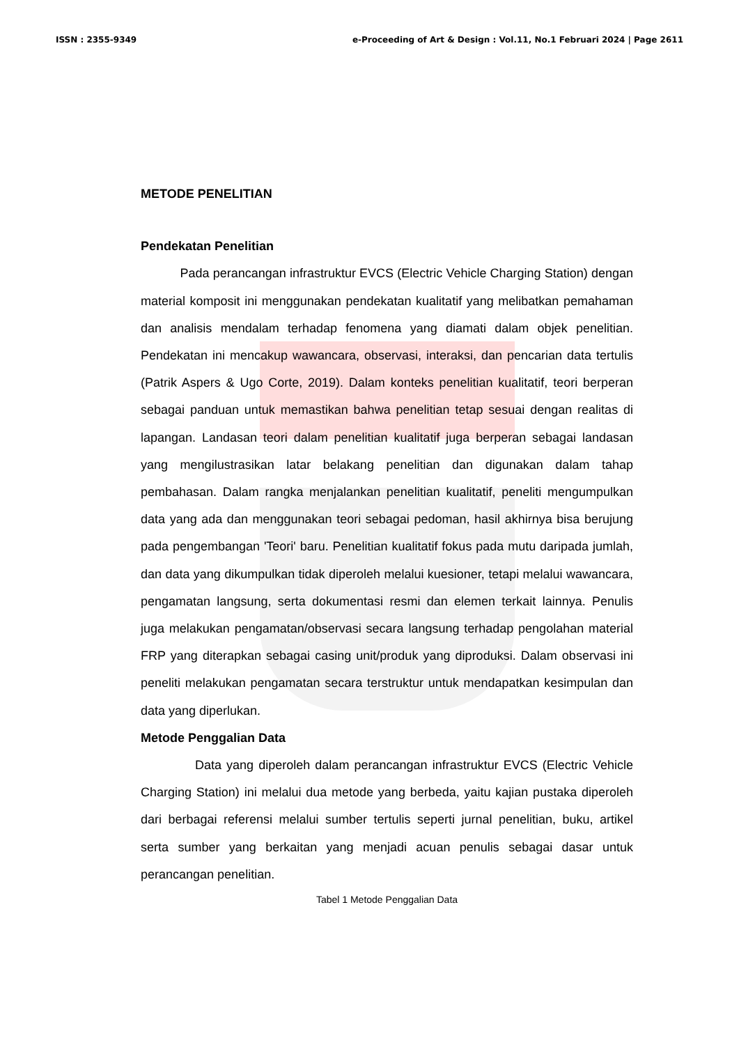ISSN : 2355-9349 e-Proceeding of Art & Design : Vol.11, No.1 Februari 2024 | Page 2611
METODE PENELITIAN
Pendekatan Penelitian
Pada perancangan infrastruktur EVCS (Electric Vehicle Charging Station) dengan material komposit ini menggunakan pendekatan kualitatif yang melibatkan pemahaman dan analisis mendalam terhadap fenomena yang diamati dalam objek penelitian. Pendekatan ini mencakup wawancara, observasi, interaksi, dan pencarian data tertulis (Patrik Aspers & Ugo Corte, 2019). Dalam konteks penelitian kualitatif, teori berperan sebagai panduan untuk memastikan bahwa penelitian tetap sesuai dengan realitas di lapangan. Landasan teori dalam penelitian kualitatif juga berperan sebagai landasan yang mengilustrasikan latar belakang penelitian dan digunakan dalam tahap pembahasan. Dalam rangka menjalankan penelitian kualitatif, peneliti mengumpulkan data yang ada dan menggunakan teori sebagai pedoman, hasil akhirnya bisa berujung pada pengembangan 'Teori' baru. Penelitian kualitatif fokus pada mutu daripada jumlah, dan data yang dikumpulkan tidak diperoleh melalui kuesioner, tetapi melalui wawancara, pengamatan langsung, serta dokumentasi resmi dan elemen terkait lainnya. Penulis juga melakukan pengamatan/observasi secara langsung terhadap pengolahan material FRP yang diterapkan sebagai casing unit/produk yang diproduksi. Dalam observasi ini peneliti melakukan pengamatan secara terstruktur untuk mendapatkan kesimpulan dan data yang diperlukan.
Metode Penggalian Data
Data yang diperoleh dalam perancangan infrastruktur EVCS (Electric Vehicle Charging Station) ini melalui dua metode yang berbeda, yaitu kajian pustaka diperoleh dari berbagai referensi melalui sumber tertulis seperti jurnal penelitian, buku, artikel serta sumber yang berkaitan yang menjadi acuan penulis sebagai dasar untuk perancangan penelitian.
Tabel 1 Metode Penggalian Data